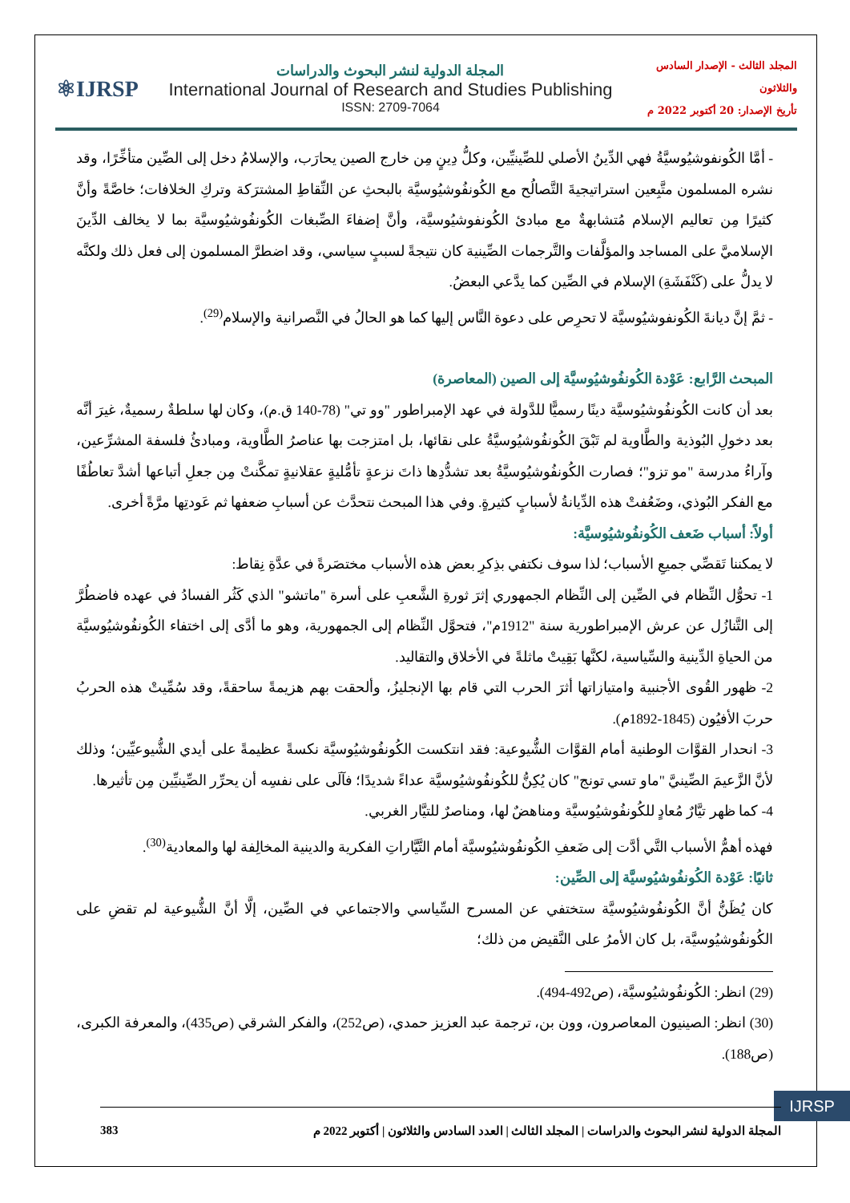⚛IJRSP
المجلة الدولية لنشر البحوث والدراسات
International Journal of Research and Studies Publishing
ISSN: 2709-7064
المجلد الثالث - الإصدار السادس والثلاثون
تأريخ الإصدار: 20 أكتوبر 2022 م
- أمَّا الكُونفوشيُوسيَّةُ فهي الدِّينُ الأصلي للصِّينيِّين، وكلُّ دِينٍ مِن خارج الصين يحارَب، والإسلامُ دخل إلى الصِّين متأخِّرًا، وقد نشره المسلمون متَّبِعين استراتيجيةَ التَّصالُح مع الكُونفُوشيُوسيَّة بالبحثِ عن النِّقاطِ المشترَكة وتركِ الخلافات؛ خاصَّةً وأنَّ كثيرًا مِن تعاليم الإسلام مُتشابهةٌ مع مبادئ الكُونفوشيُوسيَّة، وأنَّ إضفاءَ الصِّبغات الكُونفُوشيُوسيَّة بما لا يخالف الدِّينَ الإسلاميَّ على المساجد والمؤلَّفات والتَّرجمات الصِّينية كان نتيجةً لسببٍ سياسي، وقد اضطرَّ المسلمون إلى فعل ذلك ولكنَّه لا يدلُّ على (كَنْفَشَةِ) الإسلام في الصِّين كما يدَّعي البعضُ.
- ثمَّ إنَّ ديانةَ الكُونفوشيُوسيَّة لا تحرِص على دعوة النَّاس إليها كما هو الحالُ في النَّصرانية والإسلام<sup>(29)</sup>.
المبحث الرَّابع: عَوْدة الكُونفُوشيُوسيَّة إلى الصين (المعاصرة)
بعد أن كانت الكُونفُوشيُوسيَّة دينًا رسميًّا للدَّولة في عهد الإمبراطور "وو تي" (78-140 ق.م)، وكان لها سلطةٌ رسميةٌ، غيرَ أنَّه بعد دخولِ البُوذية والطَّاوية لم تَبْقَ الكُونفُوشيُوسيَّةُ على نقائها، بل امتزجت بها عناصرُ الطَّاوية، ومبادئُ فلسفة المشرِّعين، وآراءُ مدرسة "مو تزو"؛ فصارت الكُونفُوشيُوسيَّةُ بعد تشدُّدِها ذاتَ نزعةٍ تأمُّليةٍ عقلانيةٍ تمكَّنتْ مِن جعلِ أتباعها أشدَّ تعاطُفًا مع الفكر البُوذي، وضَعُفتْ هذه الدِّيانةُ لأسبابٍ كثيرةٍ. وفي هذا المبحث نتحدَّث عن أسبابِ ضعفها ثم عَودتِها مرَّةً أخرى.
أولاً: أسباب ضَعف الكُونفُوشيُوسيَّة:
لا يمكننا تَقصِّي جميعِ الأسباب؛ لذا سوف نكتفي بذِكرِ بعض هذه الأسباب مختصَرةً في عدَّةِ نِقاط:
1- تحوُّل النِّظام في الصِّين إلى النِّظام الجمهوري إثرَ ثورةِ الشَّعبِ على أسرة "ماتشو" الذي كَثُر الفسادُ في عهده فاضطُرَّ إلى التَّنازُل عن عرش الإمبراطورية سنة "1912م"، فتحوَّل النِّظام إلى الجمهورية، وهو ما أدَّى إلى اختفاء الكُونفُوشيُوسيَّة من الحياةِ الدِّينية والسِّياسية، لكنَّها بَقِيتْ ماثلةً في الأخلاق والتقاليد.
2- ظهور القُوى الأجنبية وامتيازاتها أثرَ الحرب التي قام بها الإنجليزُ، وألحقت بهم هزيمةً ساحقةً، وقد سُمِّيتْ هذه الحربُ حربَ الأفيُون (1845-1892م).
3- انحدار القوَّات الوطنية أمام القوَّات الشُّيوعية: فقد انتكست الكُونفُوشيُوسيَّة نكسةً عظيمةً على أيدي الشُّيوعيِّين؛ وذلك لأنَّ الزَّعيمَ الصِّينيَّ "ماو تسي تونج" كان يُكِنُّ للكُونفُوشيُوسيَّة عداءً شديدًا؛ فآلَى على نفسِه أن يحرِّر الصِّينيِّين مِن تأثيرها.
4- كما ظهر تيَّارٌ مُعادٍ للكُونفُوشيُوسيَّة ومناهضٌ لها، ومناصرٌ للتيَّار الغربي.
فهذه أهمُّ الأسباب التَّي أدَّت إلى ضَعفِ الكُونفُوشيُوسيَّة أمام التَّيَّاراتِ الفكرية والدينية المخالِفة لها والمعادية<sup>(30)</sup>.
ثانيًا: عَوْدة الكُونفُوشيُوسيَّة إلى الصِّين:
كان يُظَنُّ أنَّ الكُونفُوشيُوسيَّة ستختفي عن المسرح السِّياسي والاجتماعي في الصِّين، إلَّا أنَّ الشُّيوعية لم تقضِ على الكُونفُوشيُوسيَّة، بل كان الأمرُ على النَّقيض من ذلك؛
(29) انظر: الكُونفُوشيُوسيَّة، (ص492-494).
(30) انظر: الصينيون المعاصرون، وون بن، ترجمة عبد العزيز حمدي، (ص252)، والفكر الشرقي (ص435)، والمعرفة الكبرى، (ص188).
IJRSP
المجلة الدولية لنشر البحوث والدراسات | المجلد الثالث | العدد السادس والثلاثون | أكتوبر 2022 م 383